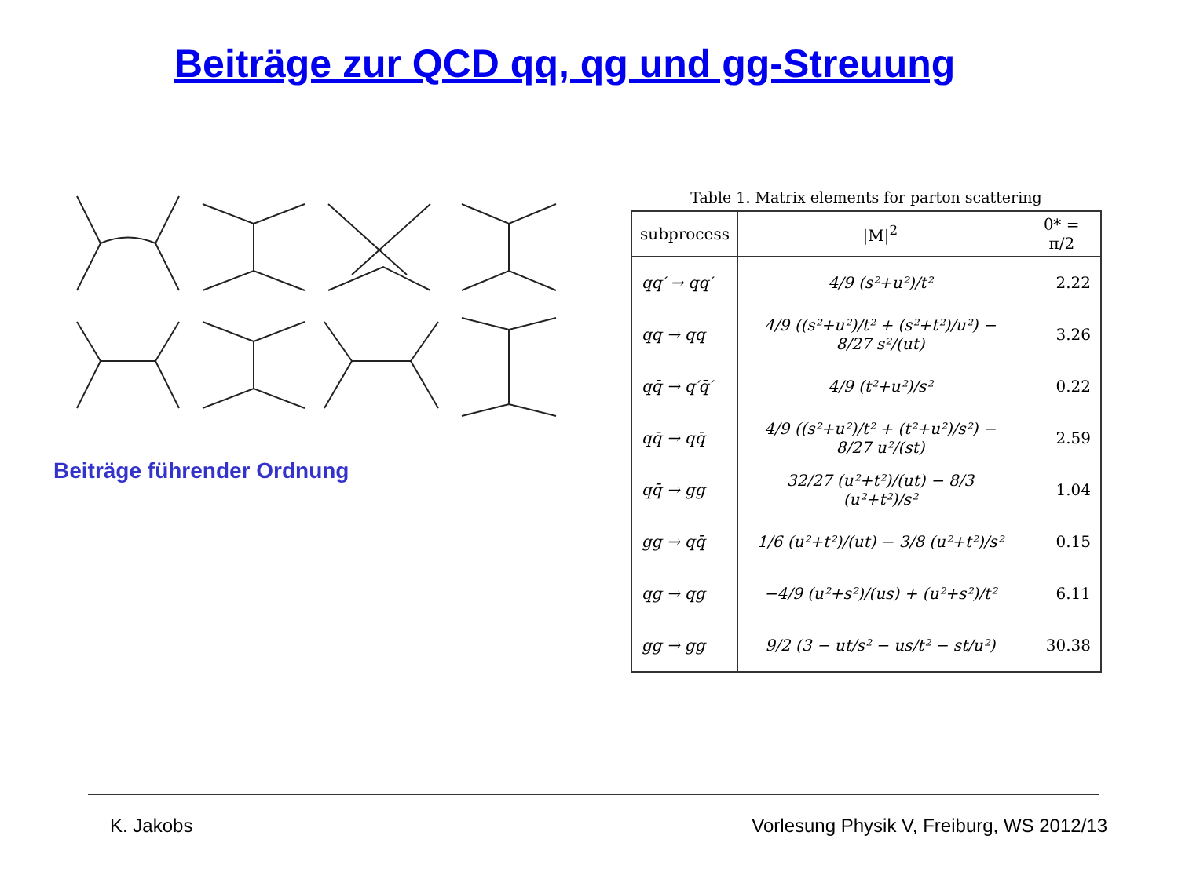Beiträge zur QCD qq, qg und gg-Streuung
Beiträge führender Ordnung
Table 1. Matrix elements for parton scattering
| subprocess | /M/<sup>2</sup> | θ* = π/2 |
| --- | --- | --- |
| qq′ → qq′ | 4/9 (s²+u²)/t² | 2.22 |
| qq → qq | 4/9 ((s²+u²)/t² + (s²+t²)/u²) − 8/27 s²/(ut) | 3.26 |
| qq̄ → q′q̄′ | 4/9 (t²+u²)/s² | 0.22 |
| qq̄ → qq̄ | 4/9 ((s²+u²)/t² + (t²+u²)/s²) − 8/27 u²/(st) | 2.59 |
| qq̄ → gg | 32/27 (u²+t²)/(ut) − 8/3 (u²+t²)/s² | 1.04 |
| gg → qq̄ | 1/6 (u²+t²)/(ut) − 3/8 (u²+t²)/s² | 0.15 |
| qg → qg | −4/9 (u²+s²)/(us) + (u²+s²)/t² | 6.11 |
| gg → gg | 9/2 (3 − ut/s² − us/t² − st/u²) | 30.38 |
K. Jakobs
Vorlesung Physik V, Freiburg, WS 2012/13